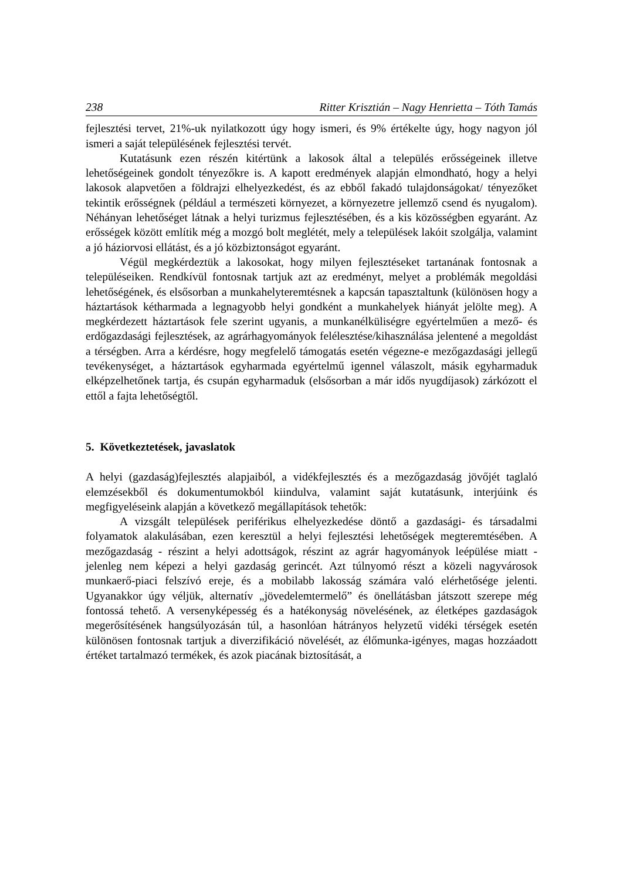238 Ritter Krisztián – Nagy Henrietta – Tóth Tamás
fejlesztési tervet, 21%-uk nyilatkozott úgy hogy ismeri, és 9% értékelte úgy, hogy nagyon jól ismeri a saját településének fejlesztési tervét.
Kutatásunk ezen részén kitértünk a lakosok által a település erősségeinek illetve lehetőségeinek gondolt tényezőkre is. A kapott eredmények alapján elmondható, hogy a helyi lakosok alapvetően a földrajzi elhelyezkedést, és az ebből fakadó tulajdonságokat/ tényezőket tekintik erősségnek (például a természeti környezet, a környezetre jellemző csend és nyugalom). Néhányan lehetőséget látnak a helyi turizmus fejlesztésében, és a kis közösségben egyaránt. Az erősségek között említik még a mozgó bolt meglétét, mely a települések lakóit szolgálja, valamint a jó háziorvosi ellátást, és a jó közbiztonságot egyaránt.
Végül megkérdeztük a lakosokat, hogy milyen fejlesztéseket tartanának fontosnak a településeiken. Rendkívül fontosnak tartjuk azt az eredményt, melyet a problémák megoldási lehetőségének, és elsősorban a munkahelyteremtésnek a kapcsán tapasztaltunk (különösen hogy a háztartások kétharmada a legnagyobb helyi gondként a munkahelyek hiányát jelölte meg). A megkérdezett háztartások fele szerint ugyanis, a munkanélküliségre egyértelműen a mező- és erdőgazdasági fejlesztések, az agrárhagyományok felélesztése/kihasználása jelentené a megoldást a térségben. Arra a kérdésre, hogy megfelelő támogatás esetén végezne-e mezőgazdasági jellegű tevékenységet, a háztartások egyharmada egyértelmű igennel válaszolt, másik egyharmaduk elképzelhetőnek tartja, és csupán egyharmaduk (elsősorban a már idős nyugdíjasok) zárkózott el ettől a fajta lehetőségtől.
5. Következtetések, javaslatok
A helyi (gazdaság)fejlesztés alapjaiból, a vidékfejlesztés és a mezőgazdaság jövőjét taglaló elemzésekből és dokumentumokból kiindulva, valamint saját kutatásunk, interjúink és megfigyeléseink alapján a következő megállapítások tehetők:
A vizsgált települések periférikus elhelyezkedése döntő a gazdasági- és társadalmi folyamatok alakulásában, ezen keresztül a helyi fejlesztési lehetőségek megteremtésében. A mezőgazdaság - részint a helyi adottságok, részint az agrár hagyományok leépülése miatt - jelenleg nem képezi a helyi gazdaság gerincét. Azt túlnyomó részt a közeli nagyvárosok munkaerő-piaci felszívó ereje, és a mobilabb lakosság számára való elérhetősége jelenti. Ugyanakkor úgy véljük, alternatív „jövedelemtermelő” és önellátásban játszott szerepe még fontossá tehető. A versenyképesség és a hatékonyság növelésének, az életképes gazdaságok megerősítésének hangsúlyozásán túl, a hasonlóan hátrányos helyzetű vidéki térségek esetén különösen fontosnak tartjuk a diverzifikáció növelését, az élőmunka-igényes, magas hozzáadott értéket tartalmazó termékek, és azok piacának biztosítását, a